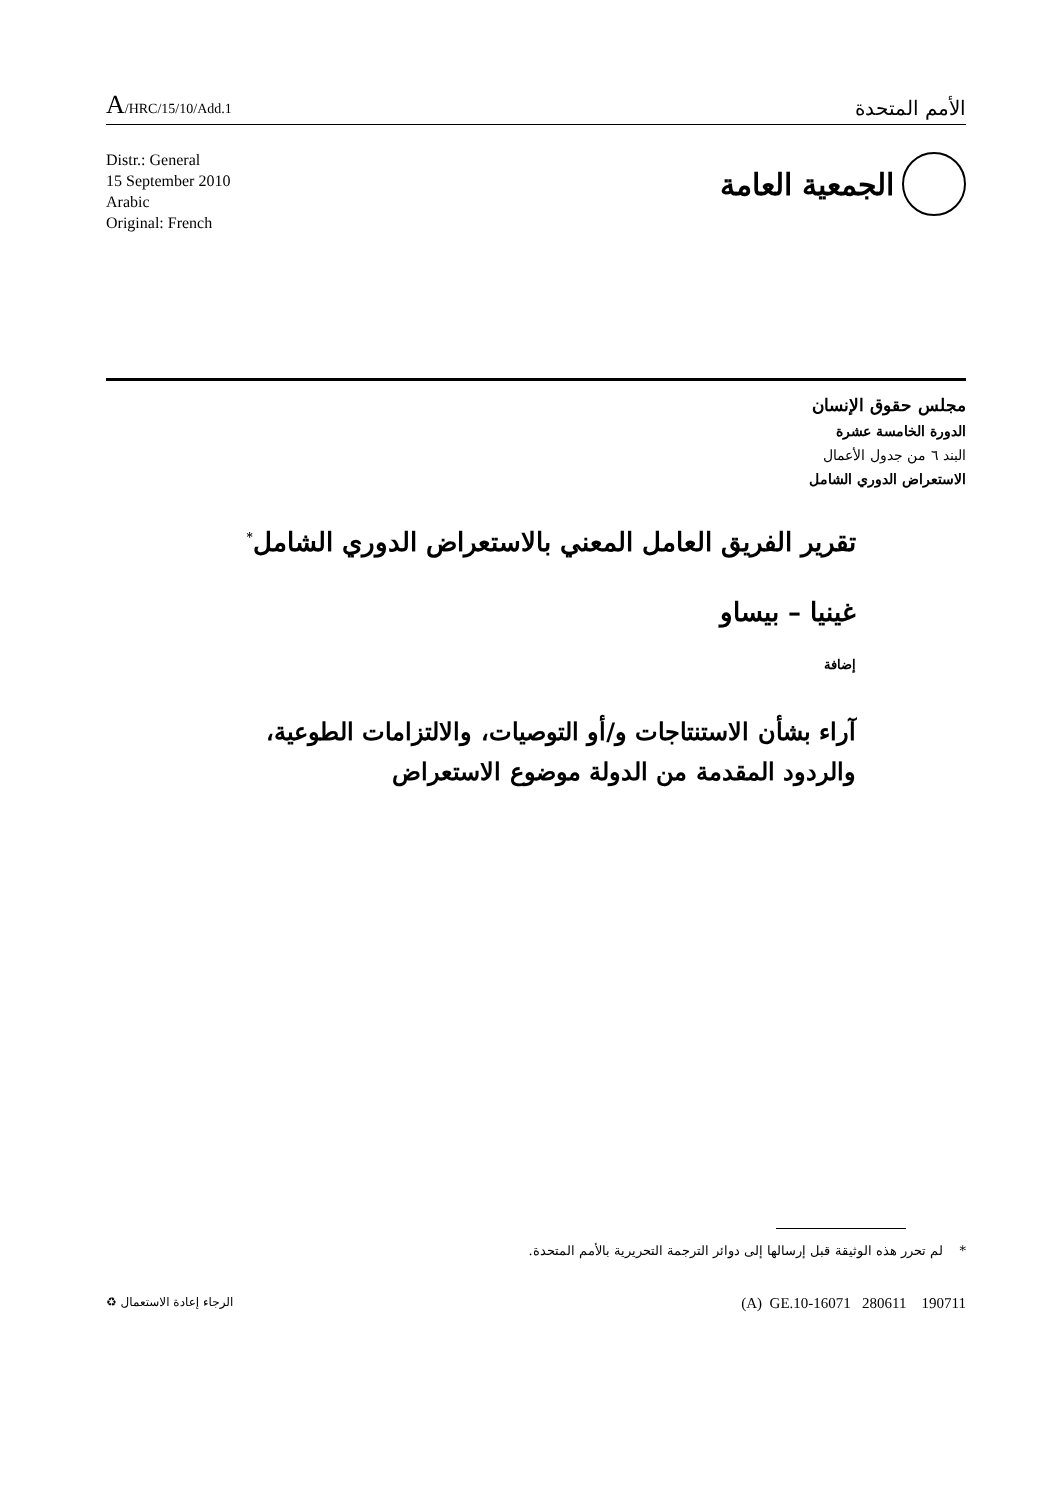A/HRC/15/10/Add.1
الأمم المتحدة
Distr.: General
15 September 2010
Arabic
Original: French
الجمعية العامة
مجلس حقوق الإنسان
الدورة الخامسة عشرة
البند ٦ من جدول الأعمال
الاستعراض الدوري الشامل
تقرير الفريق العامل المعني بالاستعراض الدوري الشامل<sup>*</sup>
غينيا – بيساو
إضافة
آراء بشأن الاستنتاجات و/أو التوصيات، والالتزامات الطوعية،
والردود المقدمة من الدولة موضوع الاستعراض
* لم تحرر هذه الوثيقة قبل إرسالها إلى دوائر الترجمة التحريرية بالأمم المتحدة.
الرجاء إعادة الاستعمال ♻
(A) GE.10-16071 280611 190711